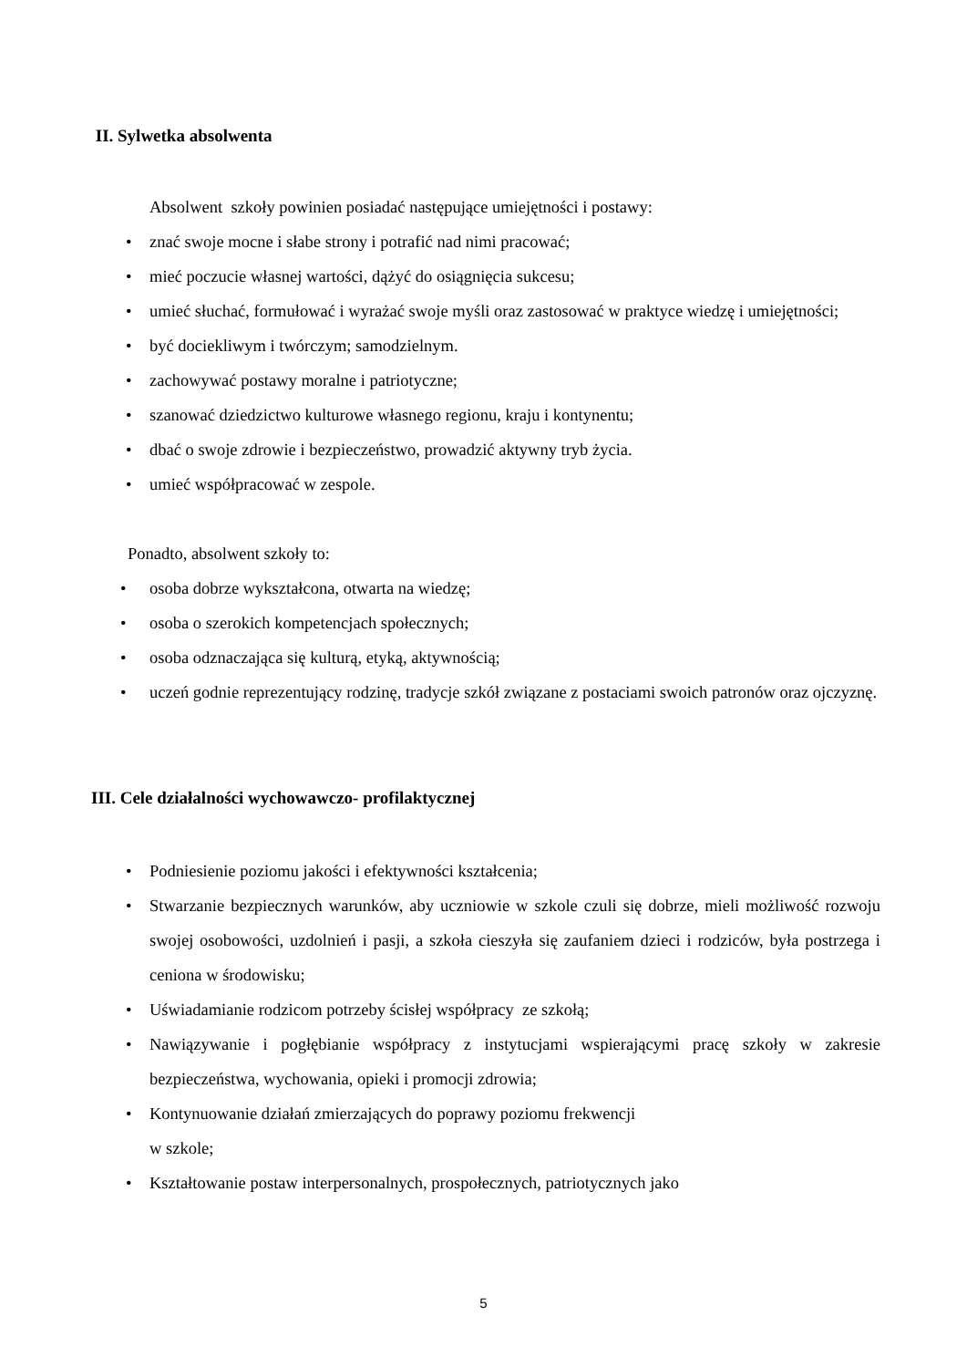II. Sylwetka absolwenta
Absolwent szkoły powinien posiadać następujące umiejętności i postawy:
• znać swoje mocne i słabe strony i potrafić nad nimi pracować;
• mieć poczucie własnej wartości, dążyć do osiągnięcia sukcesu;
• umieć słuchać, formułować i wyrażać swoje myśli oraz zastosować w praktyce wiedzę i umiejętności;
• być dociekliwym i twórczym; samodzielnym.
• zachowywać postawy moralne i patriotyczne;
• szanować dziedzictwo kulturowe własnego regionu, kraju i kontynentu;
• dbać o swoje zdrowie i bezpieczeństwo, prowadzić aktywny tryb życia.
• umieć współpracować w zespole.
Ponadto, absolwent szkoły to:
• osoba dobrze wykształcona, otwarta na wiedzę;
• osoba o szerokich kompetencjach społecznych;
• osoba odznaczająca się kulturą, etyką, aktywnością;
• uczeń godnie reprezentujący rodzinę, tradycje szkół związane z postaciami swoich patronów oraz ojczyznę.
III. Cele działalności wychowawczo- profilaktycznej
• Podniesienie poziomu jakości i efektywności kształcenia;
• Stwarzanie bezpiecznych warunków, aby uczniowie w szkole czuli się dobrze, mieli możliwość rozwoju swojej osobowości, uzdolnień i pasji, a szkoła cieszyła się zaufaniem dzieci i rodziców, była postrzega i ceniona w środowisku;
• Uświadamianie rodzicom potrzeby ścisłej współpracy ze szkołą;
• Nawiązywanie i pogłębianie współpracy z instytucjami wspierającymi pracę szkoły w zakresie bezpieczeństwa, wychowania, opieki i promocji zdrowia;
• Kontynuowanie działań zmierzających do poprawy poziomu frekwencji
w szkole;
• Kształtowanie postaw interpersonalnych, prospołecznych, patriotycznych jako
5